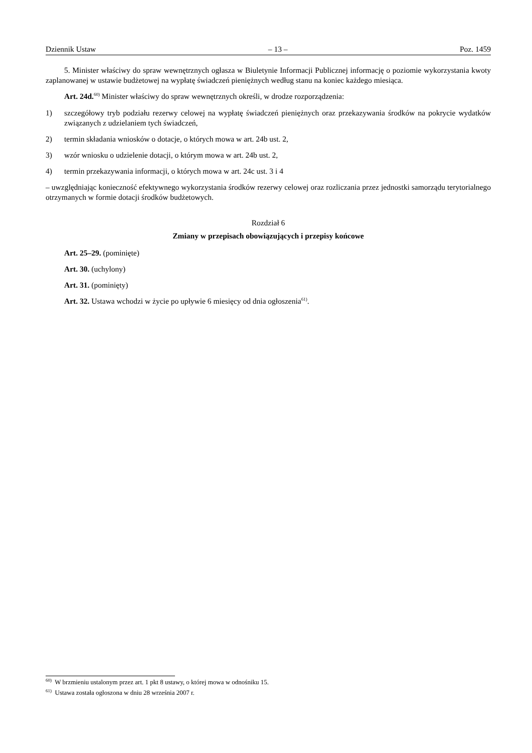Dziennik Ustaw – 13 – Poz. 1459
5. Minister właściwy do spraw wewnętrznych ogłasza w Biuletynie Informacji Publicznej informację o poziomie wykorzystania kwoty zaplanowanej w ustawie budżetowej na wypłatę świadczeń pieniężnych według stanu na koniec każdego miesiąca.
Art. 24d.<sup>60)</sup> Minister właściwy do spraw wewnętrznych określi, w drodze rozporządzenia:
1) szczegółowy tryb podziału rezerwy celowej na wypłatę świadczeń pieniężnych oraz przekazywania środków na pokrycie wydatków związanych z udzielaniem tych świadczeń,
2) termin składania wniosków o dotacje, o których mowa w art. 24b ust. 2,
3) wzór wniosku o udzielenie dotacji, o którym mowa w art. 24b ust. 2,
4) termin przekazywania informacji, o których mowa w art. 24c ust. 3 i 4
– uwzględniając konieczność efektywnego wykorzystania środków rezerwy celowej oraz rozliczania przez jednostki samorządu terytorialnego otrzymanych w formie dotacji środków budżetowych.
Rozdział 6
Zmiany w przepisach obowiązujących i przepisy końcowe
Art. 25–29. (pominięte)
Art. 30. (uchylony)
Art. 31. (pominięty)
Art. 32. Ustawa wchodzi w życie po upływie 6 miesięcy od dnia ogłoszenia<sup>61)</sup>.
<sup>60)</sup> W brzmieniu ustalonym przez art. 1 pkt 8 ustawy, o której mowa w odnośniku 15.
<sup>61)</sup> Ustawa została ogłoszona w dniu 28 września 2007 r.